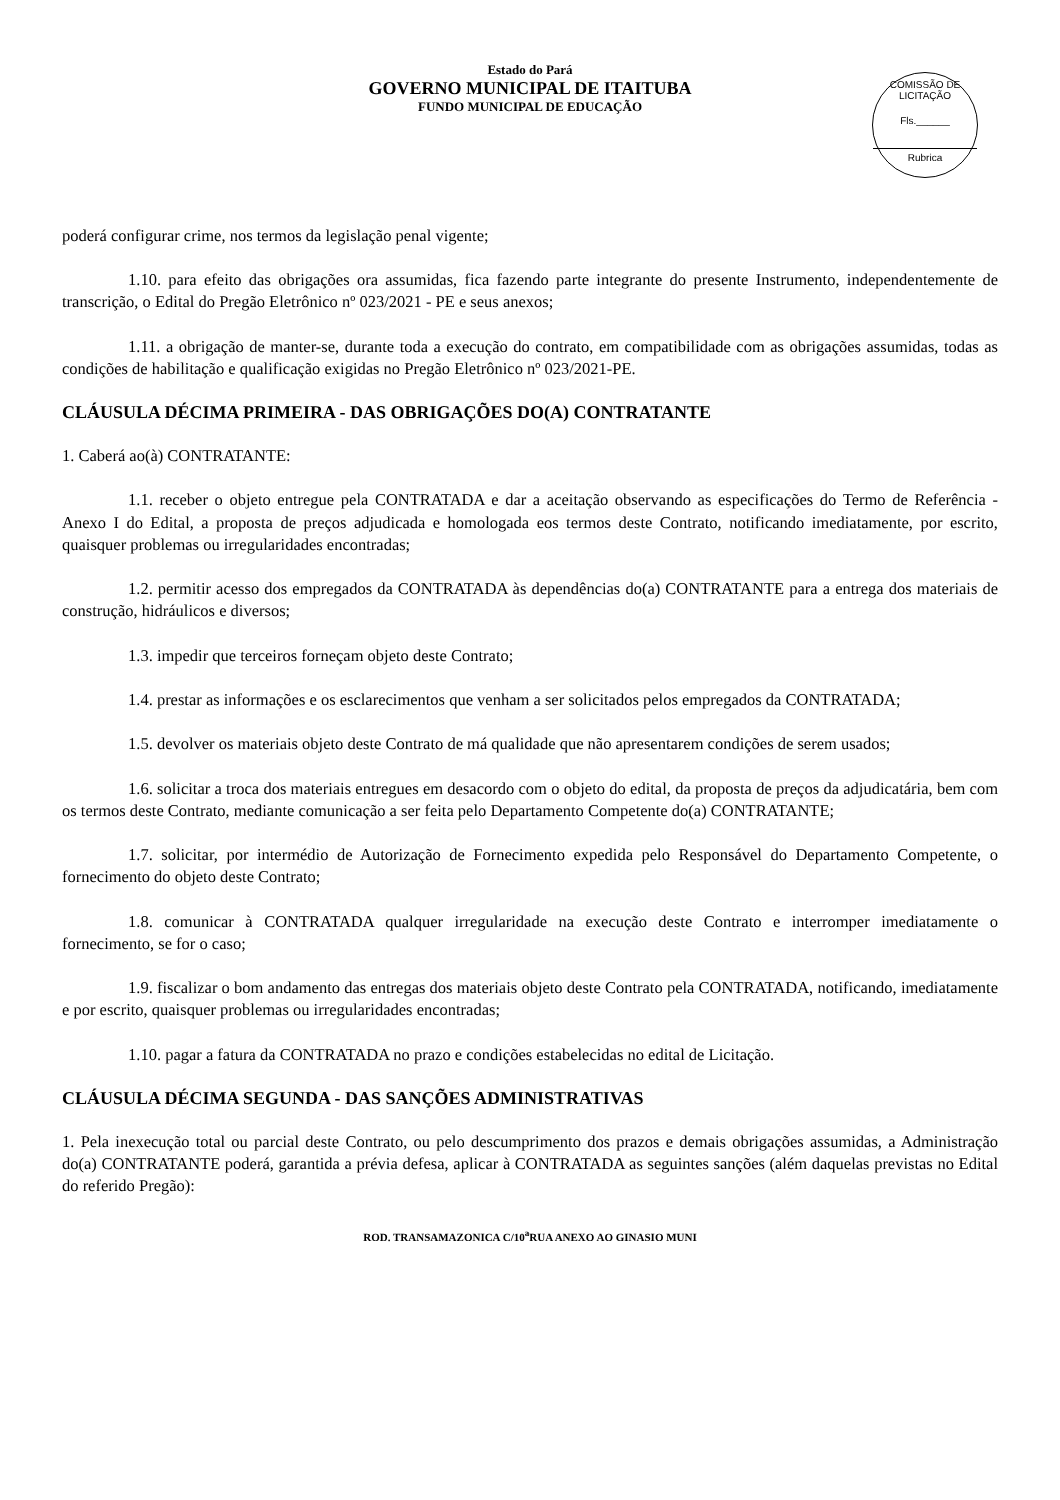Estado do Pará
GOVERNO MUNICIPAL DE ITAITUBA
FUNDO MUNICIPAL DE EDUCAÇÃO
COMISSÃO DE LICITAÇÃO
Fls.______
Rubrica
poderá configurar crime, nos termos da legislação penal vigente;
1.10. para efeito das obrigações ora assumidas, fica fazendo parte integrante do presente Instrumento, independentemente de transcrição, o Edital do Pregão Eletrônico nº 023/2021 - PE e seus anexos;
1.11. a obrigação de manter-se, durante toda a execução do contrato, em compatibilidade com as obrigações assumidas, todas as condições de habilitação e qualificação exigidas no Pregão Eletrônico nº 023/2021-PE.
CLÁUSULA DÉCIMA PRIMEIRA - DAS OBRIGAÇÕES DO(A) CONTRATANTE
1. Caberá ao(à) CONTRATANTE:
1.1. receber o objeto entregue pela CONTRATADA e dar a aceitação observando as especificações do Termo de Referência - Anexo I do Edital, a proposta de preços adjudicada e homologada eos termos deste Contrato, notificando imediatamente, por escrito, quaisquer problemas ou irregularidades encontradas;
1.2. permitir acesso dos empregados da CONTRATADA às dependências do(a) CONTRATANTE para a entrega dos materiais de construção, hidráulicos e diversos;
1.3. impedir que terceiros forneçam objeto deste Contrato;
1.4. prestar as informações e os esclarecimentos que venham a ser solicitados pelos empregados da CONTRATADA;
1.5. devolver os materiais objeto deste Contrato de má qualidade que não apresentarem condições de serem usados;
1.6. solicitar a troca dos materiais entregues em desacordo com o objeto do edital, da proposta de preços da adjudicatária, bem com os termos deste Contrato, mediante comunicação a ser feita pelo Departamento Competente do(a) CONTRATANTE;
1.7. solicitar, por intermédio de Autorização de Fornecimento expedida pelo Responsável do Departamento Competente, o fornecimento do objeto deste Contrato;
1.8. comunicar à CONTRATADA qualquer irregularidade na execução deste Contrato e interromper imediatamente o fornecimento, se for o caso;
1.9. fiscalizar o bom andamento das entregas dos materiais objeto deste Contrato pela CONTRATADA, notificando, imediatamente e por escrito, quaisquer problemas ou irregularidades encontradas;
1.10. pagar a fatura da CONTRATADA no prazo e condições estabelecidas no edital de Licitação.
CLÁUSULA DÉCIMA SEGUNDA - DAS SANÇÕES ADMINISTRATIVAS
1. Pela inexecução total ou parcial deste Contrato, ou pelo descumprimento dos prazos e demais obrigações assumidas, a Administração do(a) CONTRATANTE poderá, garantida a prévia defesa, aplicar à CONTRATADA as seguintes sanções (além daquelas previstas no Edital do referido Pregão):
ROD. TRANSAMAZONICA C/10<sup>a</sup>RUA ANEXO AO GINASIO MUNI